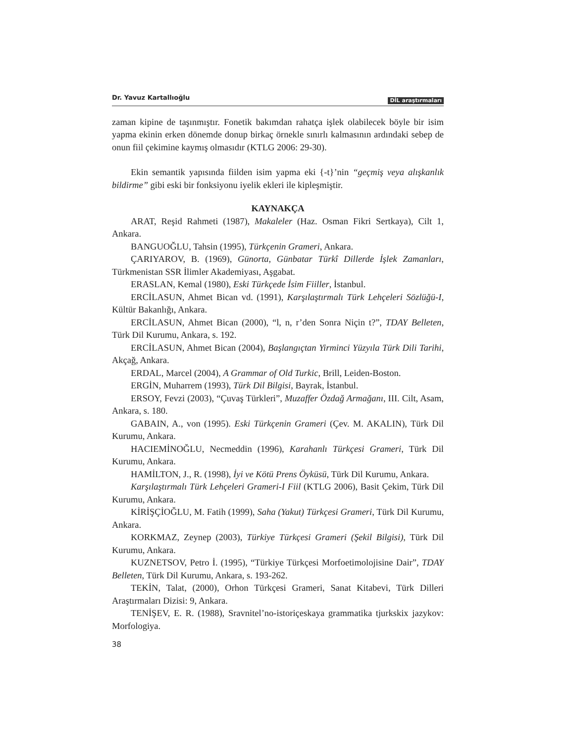Dr. Yavuz Kartallıoğlu DİL araştırmaları
zaman kipine de taşınmıştır. Fonetik bakımdan rahatça işlek olabilecek böyle bir isim yapma ekinin erken dönemde donup birkaç örnekle sınırlı kalmasının ardındaki sebep de onun fiil çekimine kaymış olmasıdır (KTLG 2006: 29-30).
Ekin semantik yapısında fiilden isim yapma eki {-t}’nin “geçmiş veya alışkanlık bildirme” gibi eski bir fonksiyonu iyelik ekleri ile kipleşmiştir.
KAYNAKÇA
ARAT, Reşid Rahmeti (1987), Makaleler (Haz. Osman Fikri Sertkaya), Cilt 1, Ankara.
BANGUOĞLU, Tahsin (1995), Türkçenin Grameri, Ankara.
ÇARIYAROV, B. (1969), Günorta, Günbatar Türkî Dillerde İşlek Zamanları, Türkmenistan SSR İlimler Akademiyası, Aşgabat.
ERASLAN, Kemal (1980), Eski Türkçede İsim Fiiller, İstanbul.
ERCİLASUN, Ahmet Bican vd. (1991), Karşılaştırmalı Türk Lehçeleri Sözlüğü-I, Kültür Bakanlığı, Ankara.
ERCİLASUN, Ahmet Bican (2000), “l, n, r’den Sonra Niçin t?”, TDAY Belleten, Türk Dil Kurumu, Ankara, s. 192.
ERCİLASUN, Ahmet Bican (2004), Başlangıçtan Yirminci Yüzyıla Türk Dili Tarihi, Akçağ, Ankara.
ERDAL, Marcel (2004), A Grammar of Old Turkic, Brill, Leiden-Boston.
ERGİN, Muharrem (1993), Türk Dil Bilgisi, Bayrak, İstanbul.
ERSOY, Fevzi (2003), “Çuvaş Türkleri”, Muzaffer Özdağ Armağanı, III. Cilt, Asam, Ankara, s. 180.
GABAIN, A., von (1995). Eski Türkçenin Grameri (Çev. M. AKALIN), Türk Dil Kurumu, Ankara.
HACIEMİNOĞLU, Necmeddin (1996), Karahanlı Türkçesi Grameri, Türk Dil Kurumu, Ankara.
HAMİLTON, J., R. (1998), İyi ve Kötü Prens Öyküsü, Türk Dil Kurumu, Ankara.
Karşılaştırmalı Türk Lehçeleri Grameri-I Fiil (KTLG 2006), Basit Çekim, Türk Dil Kurumu, Ankara.
KİRİŞÇİOĞLU, M. Fatih (1999), Saha (Yakut) Türkçesi Grameri, Türk Dil Kurumu, Ankara.
KORKMAZ, Zeynep (2003), Türkiye Türkçesi Grameri (Şekil Bilgisi), Türk Dil Kurumu, Ankara.
KUZNETSOV, Petro İ. (1995), “Türkiye Türkçesi Morfoetimolojisine Dair”, TDAY Belleten, Türk Dil Kurumu, Ankara, s. 193-262.
TEKİN, Talat, (2000), Orhon Türkçesi Grameri, Sanat Kitabevi, Türk Dilleri Araştırmaları Dizisi: 9, Ankara.
TENİŞEV, E. R. (1988), Sravnitel’no-istoriçeskaya grammatika tjurkskix jazykov: Morfologiya.
38